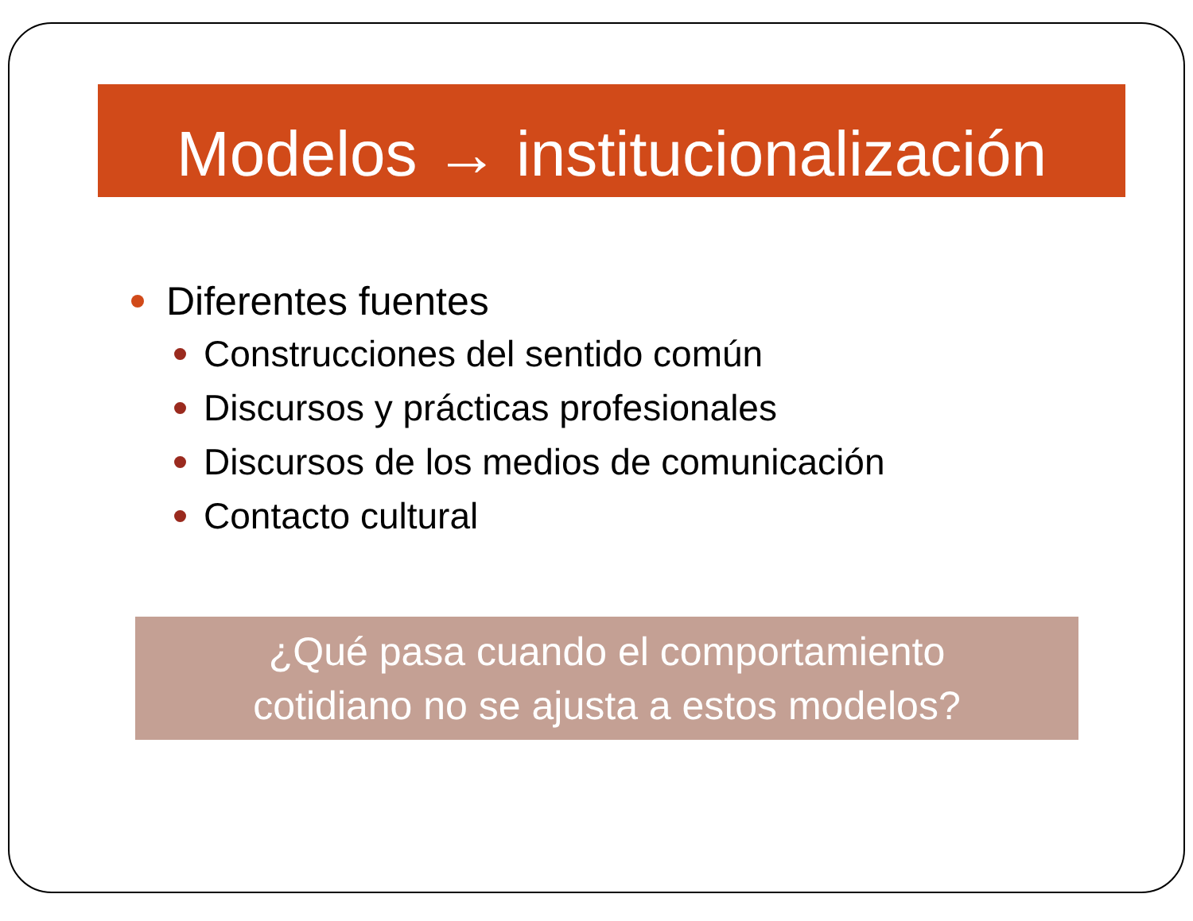Modelos → institucionalización
Diferentes fuentes
Construcciones del sentido común
Discursos y prácticas profesionales
Discursos de los medios de comunicación
Contacto cultural
¿Qué pasa cuando el comportamiento
cotidiano no se ajusta a estos modelos?